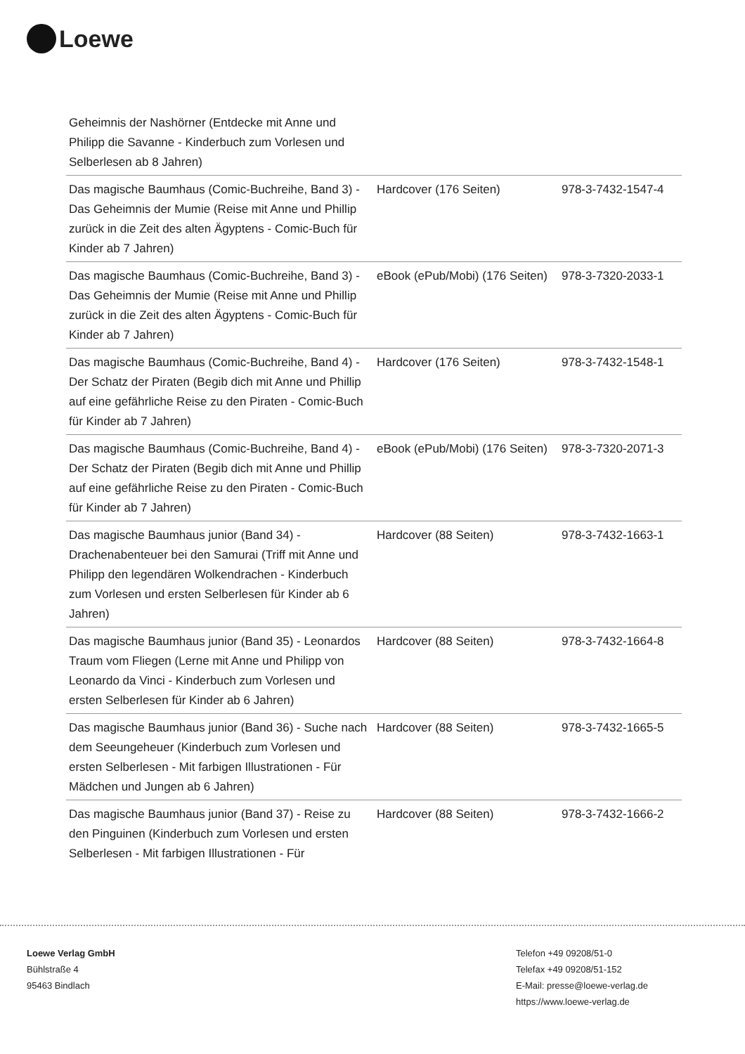Loewe
| Geheimnis der Nashörner (Entdecke mit Anne und Philipp die Savanne - Kinderbuch zum Vorlesen und Selberlesen ab 8 Jahren) | | |
| Das magische Baumhaus (Comic-Buchreihe, Band 3) - Das Geheimnis der Mumie (Reise mit Anne und Phillip zurück in die Zeit des alten Ägyptens - Comic-Buch für Kinder ab 7 Jahren) | Hardcover (176 Seiten) | 978-3-7432-1547-4 |
| Das magische Baumhaus (Comic-Buchreihe, Band 3) - Das Geheimnis der Mumie (Reise mit Anne und Phillip zurück in die Zeit des alten Ägyptens - Comic-Buch für Kinder ab 7 Jahren) | eBook (ePub/Mobi) (176 Seiten) | 978-3-7320-2033-1 |
| Das magische Baumhaus (Comic-Buchreihe, Band 4) - Der Schatz der Piraten (Begib dich mit Anne und Phillip auf eine gefährliche Reise zu den Piraten - Comic-Buch für Kinder ab 7 Jahren) | Hardcover (176 Seiten) | 978-3-7432-1548-1 |
| Das magische Baumhaus (Comic-Buchreihe, Band 4) - Der Schatz der Piraten (Begib dich mit Anne und Phillip auf eine gefährliche Reise zu den Piraten - Comic-Buch für Kinder ab 7 Jahren) | eBook (ePub/Mobi) (176 Seiten) | 978-3-7320-2071-3 |
| Das magische Baumhaus junior (Band 34) - Drachenabenteuer bei den Samurai (Triff mit Anne und Philipp den legendären Wolkendrachen - Kinderbuch zum Vorlesen und ersten Selberlesen für Kinder ab 6 Jahren) | Hardcover (88 Seiten) | 978-3-7432-1663-1 |
| Das magische Baumhaus junior (Band 35) - Leonardos Traum vom Fliegen (Lerne mit Anne und Philipp von Leonardo da Vinci - Kinderbuch zum Vorlesen und ersten Selberlesen für Kinder ab 6 Jahren) | Hardcover (88 Seiten) | 978-3-7432-1664-8 |
| Das magische Baumhaus junior (Band 36) - Suche nach dem Seeungeheuer (Kinderbuch zum Vorlesen und ersten Selberlesen - Mit farbigen Illustrationen - Für Mädchen und Jungen ab 6 Jahren) | Hardcover (88 Seiten) | 978-3-7432-1665-5 |
| Das magische Baumhaus junior (Band 37) - Reise zu den Pinguinen (Kinderbuch zum Vorlesen und ersten Selberlesen - Mit farbigen Illustrationen - Für | Hardcover (88 Seiten) | 978-3-7432-1666-2 |
Loewe Verlag GmbH
Bühlstraße 4
95463 Bindlach
Telefon +49 09208/51-0
Telefax +49 09208/51-152
E-Mail: presse@loewe-verlag.de
https://www.loewe-verlag.de